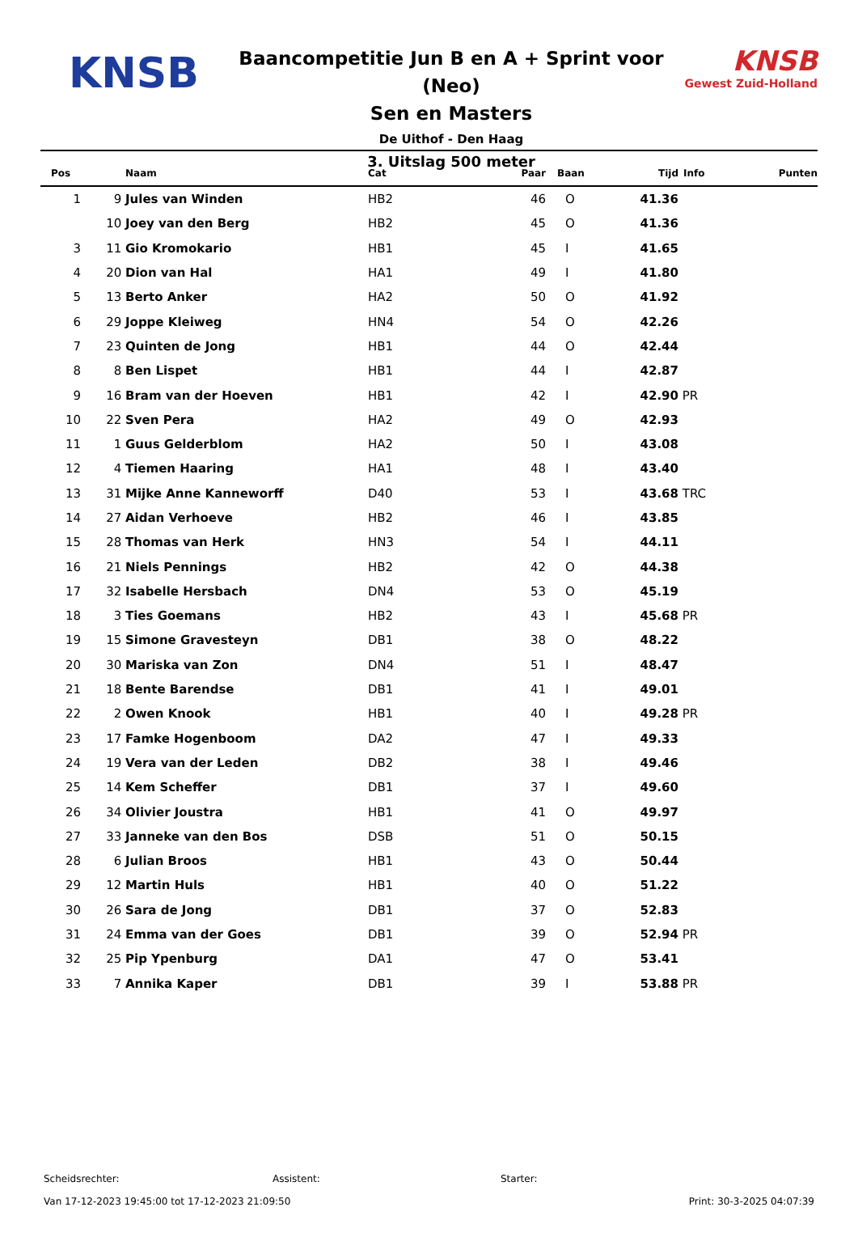KNSB
Baancompetitie Jun B en A + Sprint voor (Neo)
Sen en Masters
De Uithof - Den Haag
3. Uitslag 500 meter
KNSB
Gewest Zuid-Holland
| Pos | | Naam | Cat | Paar | Baan | Tijd | Info | Punten |
| --- | --- | --- | --- | --- | --- | --- | --- | --- |
| 1 | 9 | Jules van Winden | HB2 | 46 | O | 41.36 | | |
| | 10 | Joey van den Berg | HB2 | 45 | O | 41.36 | | |
| 3 | 11 | Gio Kromokario | HB1 | 45 | I | 41.65 | | |
| 4 | 20 | Dion van Hal | HA1 | 49 | I | 41.80 | | |
| 5 | 13 | Berto Anker | HA2 | 50 | O | 41.92 | | |
| 6 | 29 | Joppe Kleiweg | HN4 | 54 | O | 42.26 | | |
| 7 | 23 | Quinten de Jong | HB1 | 44 | O | 42.44 | | |
| 8 | 8 | Ben Lispet | HB1 | 44 | I | 42.87 | | |
| 9 | 16 | Bram van der Hoeven | HB1 | 42 | I | 42.90 | PR | |
| 10 | 22 | Sven Pera | HA2 | 49 | O | 42.93 | | |
| 11 | 1 | Guus Gelderblom | HA2 | 50 | I | 43.08 | | |
| 12 | 4 | Tiemen Haaring | HA1 | 48 | I | 43.40 | | |
| 13 | 31 | Mijke Anne Kanneworff | D40 | 53 | I | 43.68 | TRC | |
| 14 | 27 | Aidan Verhoeve | HB2 | 46 | I | 43.85 | | |
| 15 | 28 | Thomas van Herk | HN3 | 54 | I | 44.11 | | |
| 16 | 21 | Niels Pennings | HB2 | 42 | O | 44.38 | | |
| 17 | 32 | Isabelle Hersbach | DN4 | 53 | O | 45.19 | | |
| 18 | 3 | Ties Goemans | HB2 | 43 | I | 45.68 | PR | |
| 19 | 15 | Simone Gravesteyn | DB1 | 38 | O | 48.22 | | |
| 20 | 30 | Mariska van Zon | DN4 | 51 | I | 48.47 | | |
| 21 | 18 | Bente Barendse | DB1 | 41 | I | 49.01 | | |
| 22 | 2 | Owen Knook | HB1 | 40 | I | 49.28 | PR | |
| 23 | 17 | Famke Hogenboom | DA2 | 47 | I | 49.33 | | |
| 24 | 19 | Vera van der Leden | DB2 | 38 | I | 49.46 | | |
| 25 | 14 | Kem Scheffer | DB1 | 37 | I | 49.60 | | |
| 26 | 34 | Olivier Joustra | HB1 | 41 | O | 49.97 | | |
| 27 | 33 | Janneke van den Bos | DSB | 51 | O | 50.15 | | |
| 28 | 6 | Julian Broos | HB1 | 43 | O | 50.44 | | |
| 29 | 12 | Martin Huls | HB1 | 40 | O | 51.22 | | |
| 30 | 26 | Sara de Jong | DB1 | 37 | O | 52.83 | | |
| 31 | 24 | Emma van der Goes | DB1 | 39 | O | 52.94 | PR | |
| 32 | 25 | Pip Ypenburg | DA1 | 47 | O | 53.41 | | |
| 33 | 7 | Annika Kaper | DB1 | 39 | I | 53.88 | PR | |
Scheidsrechter: Assistent: Starter:
Van 17-12-2023 19:45:00 tot 17-12-2023 21:09:50 Print: 30-3-2025 04:07:39